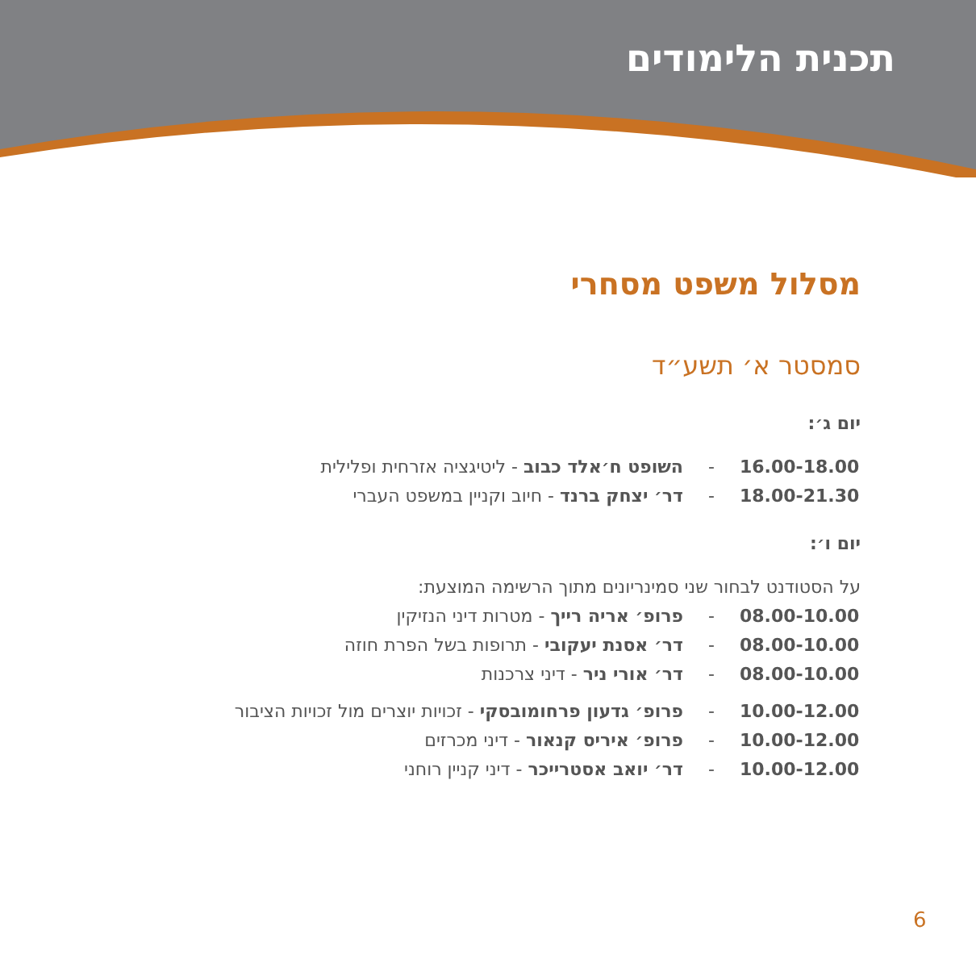תכנית הלימודים
מסלול משפט מסחרי
סמסטר א׳ תשע״ד
יום ג׳:
16.00-18.00 - השופט ח׳אלד כבוב - ליטיגציה אזרחית ופלילית
18.00-21.30 - דר׳ יצחק ברנד - חיוב וקניין במשפט העברי
יום ו׳:
על הסטודנט לבחור שני סמינריונים מתוך הרשימה המוצעת:
08.00-10.00 - פרופ׳ אריה רייך - מטרות דיני הנזיקין
08.00-10.00 - דר׳ אסנת יעקובי - תרופות בשל הפרת חוזה
08.00-10.00 - דר׳ אורי ניר - דיני צרכנות
10.00-12.00 - פרופ׳ גדעון פרחומובסקי - זכויות יוצרים מול זכויות הציבור
10.00-12.00 - פרופ׳ איריס קנאור - דיני מכרזים
10.00-12.00 - דר׳ יואב אסטרייכר - דיני קניין רוחני
6